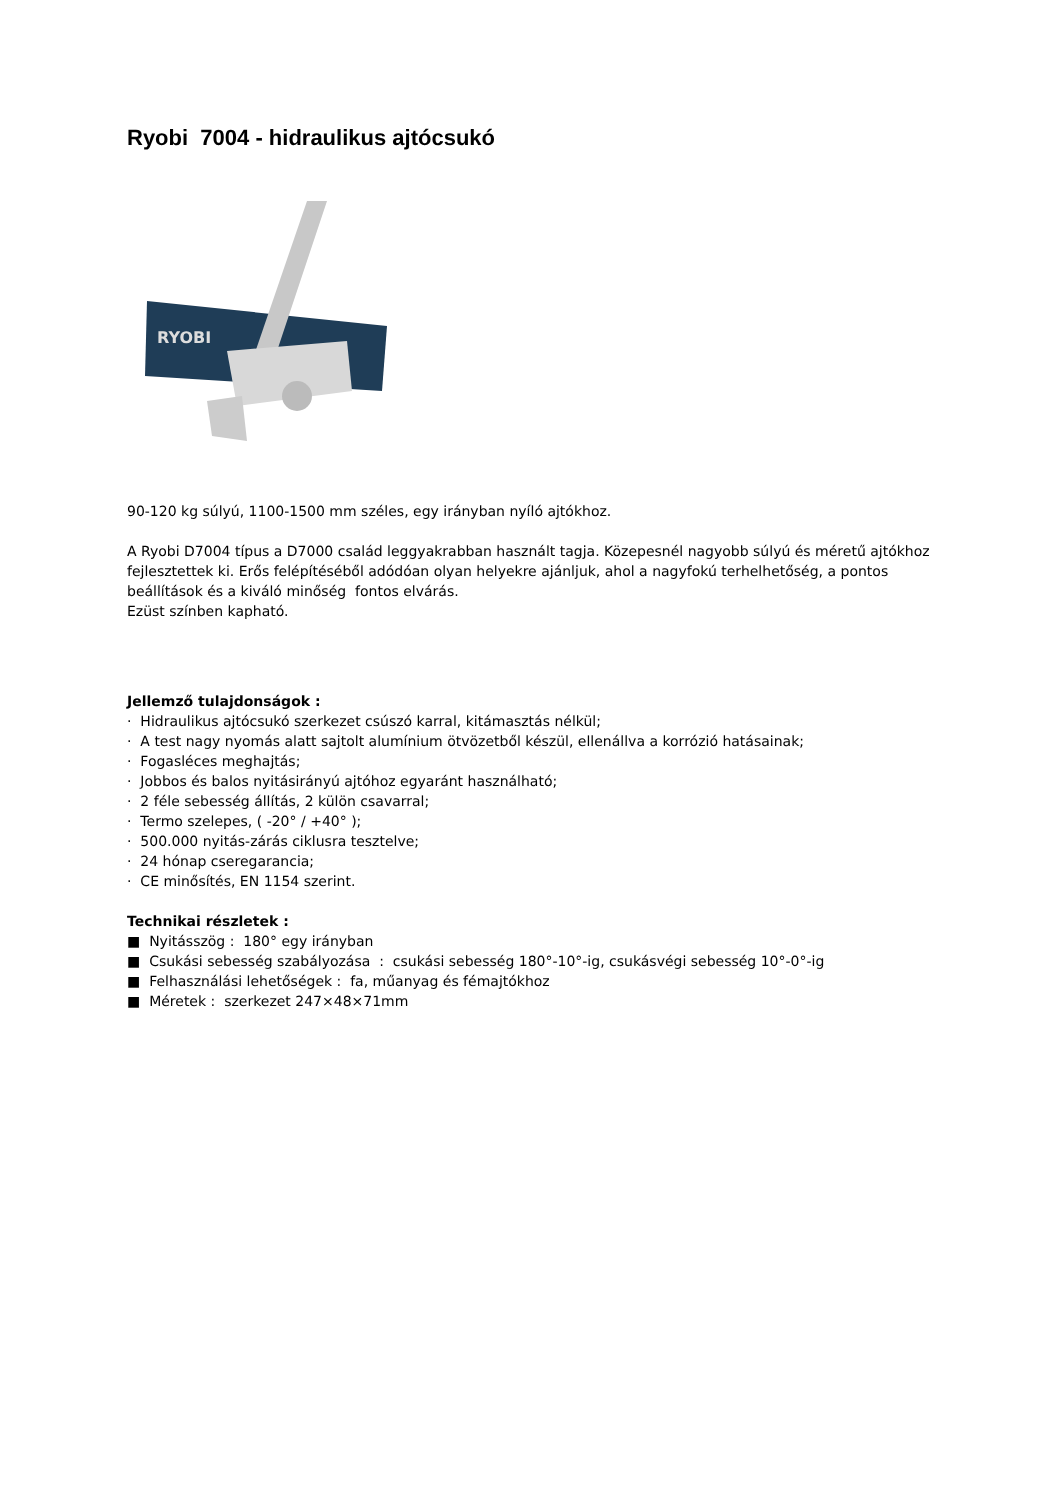Ryobi 7004 - hidraulikus ajtócsukó
RYOBI
90-120 kg súlyú, 1100-1500 mm széles, egy irányban nyíló ajtókhoz.
A Ryobi D7004 típus a D7000 család leggyakrabban használt tagja. Közepesnél nagyobb súlyú és méretű ajtókhoz fejlesztettek ki. Erős felépítéséből adódóan olyan helyekre ajánljuk, ahol a nagyfokú terhelhetőség, a pontos beállítások és a kiváló minőség fontos elvárás.
Ezüst színben kapható.
Jellemző tulajdonságok :
· Hidraulikus ajtócsukó szerkezet csúszó karral, kitámasztás nélkül;
· A test nagy nyomás alatt sajtolt alumínium ötvözetből készül, ellenállva a korrózió hatásainak;
· Fogasléces meghajtás;
· Jobbos és balos nyitásirányú ajtóhoz egyaránt használható;
· 2 féle sebesség állítás, 2 külön csavarral;
· Termo szelepes, ( -20° / +40° );
· 500.000 nyitás-zárás ciklusra tesztelve;
· 24 hónap cseregarancia;
· CE minősítés, EN 1154 szerint.
Technikai részletek :
■ Nyitásszög : 180° egy irányban
■ Csukási sebesség szabályozása : csukási sebesség 180°-10°-ig, csukásvégi sebesség 10°-0°-ig
■ Felhasználási lehetőségek : fa, műanyag és fémajtókhoz
■ Méretek : szerkezet 247×48×71mm